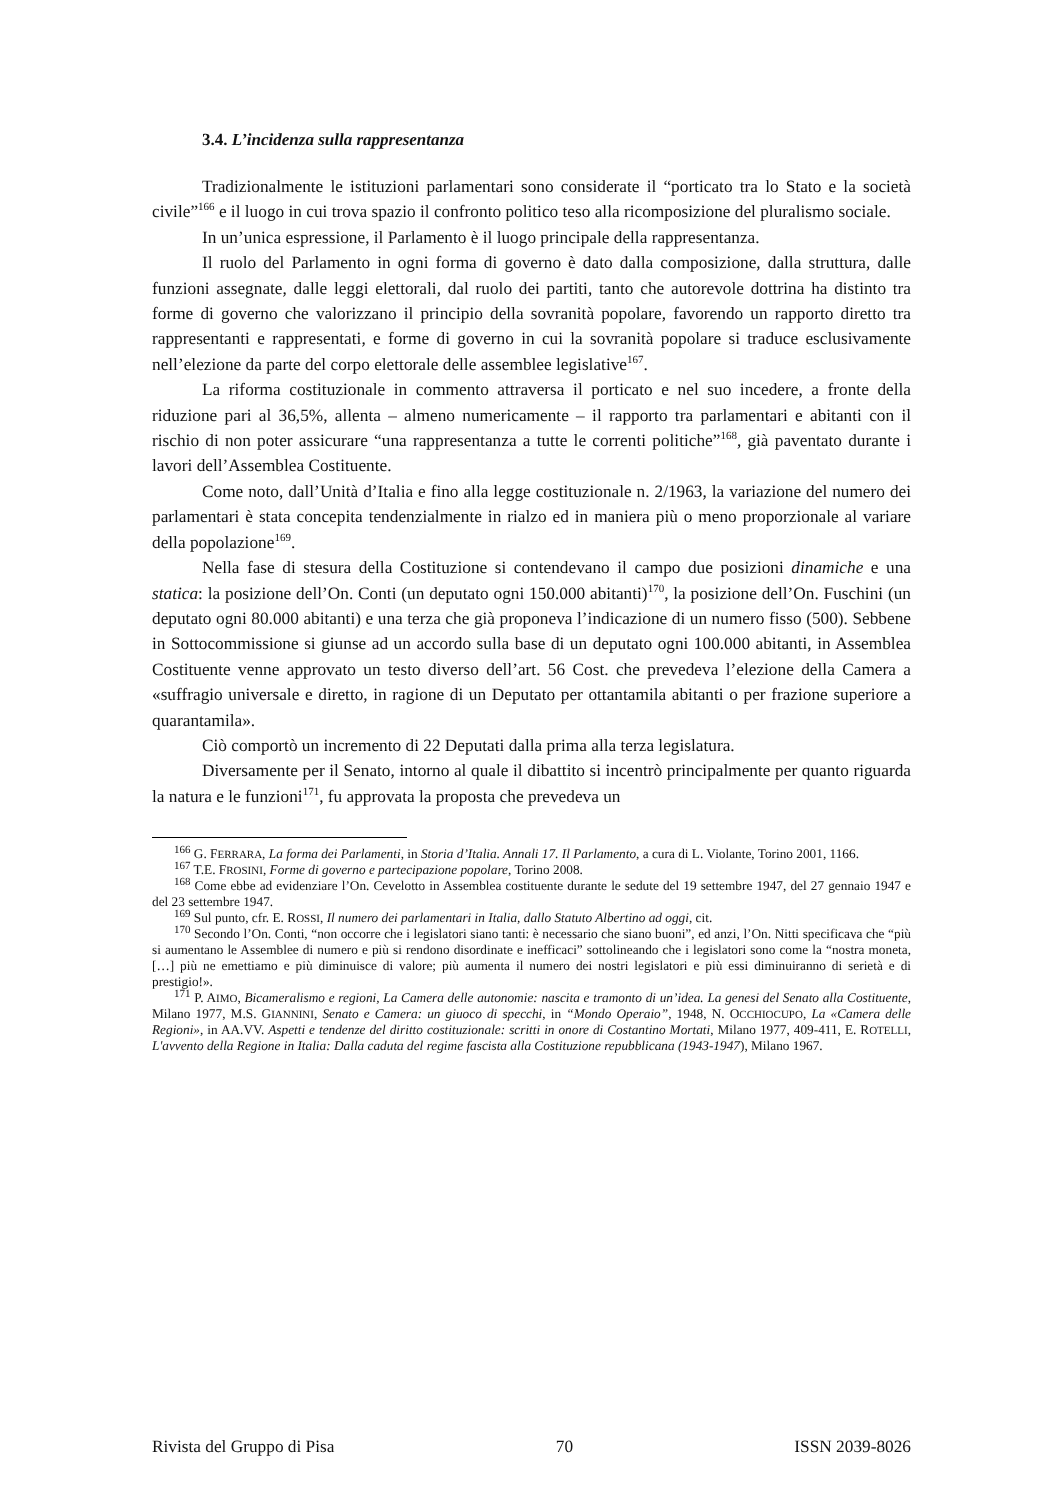3.4. L’incidenza sulla rappresentanza
Tradizionalmente le istituzioni parlamentari sono considerate il “porticato tra lo Stato e la società civile”<sup>166</sup> e il luogo in cui trova spazio il confronto politico teso alla ricomposizione del pluralismo sociale.
In un’unica espressione, il Parlamento è il luogo principale della rappresentanza.
Il ruolo del Parlamento in ogni forma di governo è dato dalla composizione, dalla struttura, dalle funzioni assegnate, dalle leggi elettorali, dal ruolo dei partiti, tanto che autorevole dottrina ha distinto tra forme di governo che valorizzano il principio della sovranità popolare, favorendo un rapporto diretto tra rappresentanti e rappresentati, e forme di governo in cui la sovranità popolare si traduce esclusivamente nell’elezione da parte del corpo elettorale delle assemblee legislative<sup>167</sup>.
La riforma costituzionale in commento attraversa il porticato e nel suo incedere, a fronte della riduzione pari al 36,5%, allenta – almeno numericamente – il rapporto tra parlamentari e abitanti con il rischio di non poter assicurare “una rappresentanza a tutte le correnti politiche”<sup>168</sup>, già paventato durante i lavori dell’Assemblea Costituente.
Come noto, dall’Unità d’Italia e fino alla legge costituzionale n. 2/1963, la variazione del numero dei parlamentari è stata concepita tendenzialmente in rialzo ed in maniera più o meno proporzionale al variare della popolazione<sup>169</sup>.
Nella fase di stesura della Costituzione si contendevano il campo due posizioni dinamiche e una statica: la posizione dell’On. Conti (un deputato ogni 150.000 abitanti)<sup>170</sup>, la posizione dell’On. Fuschini (un deputato ogni 80.000 abitanti) e una terza che già proponeva l’indicazione di un numero fisso (500). Sebbene in Sottocommissione si giunse ad un accordo sulla base di un deputato ogni 100.000 abitanti, in Assemblea Costituente venne approvato un testo diverso dell’art. 56 Cost. che prevedeva l’elezione della Camera a «suffragio universale e diretto, in ragione di un Deputato per ottantamila abitanti o per frazione superiore a quarantamila».
Ciò comportò un incremento di 22 Deputati dalla prima alla terza legislatura.
Diversamente per il Senato, intorno al quale il dibattito si incentrò principalmente per quanto riguarda la natura e le funzioni<sup>171</sup>, fu approvata la proposta che prevedeva un
<sup>166</sup> G. FERRARA, La forma dei Parlamenti, in Storia d’Italia. Annali 17. Il Parlamento, a cura di L. Violante, Torino 2001, 1166.
<sup>167</sup> T.E. FROSINI, Forme di governo e partecipazione popolare, Torino 2008.
<sup>168</sup> Come ebbe ad evidenziare l’On. Cevelotto in Assemblea costituente durante le sedute del 19 settembre 1947, del 27 gennaio 1947 e del 23 settembre 1947.
<sup>169</sup> Sul punto, cfr. E. ROSSI, Il numero dei parlamentari in Italia, dallo Statuto Albertino ad oggi, cit.
<sup>170</sup> Secondo l’On. Conti, “non occorre che i legislatori siano tanti: è necessario che siano buoni”, ed anzi, l’On. Nitti specificava che “più si aumentano le Assemblee di numero e più si rendono disordinate e inefficaci” sottolineando che i legislatori sono come la “nostra moneta, […] più ne emettiamo e più diminuisce di valore; più aumenta il numero dei nostri legislatori e più essi diminuiranno di serietà e di prestigio!».
<sup>171</sup> P. AIMO, Bicameralismo e regioni, La Camera delle autonomie: nascita e tramonto di un’idea. La genesi del Senato alla Costituente, Milano 1977, M.S. GIANNINI, Senato e Camera: un giuoco di specchi, in “Mondo Operaio”, 1948, N. OCCHIOCUPO, La «Camera delle Regioni», in AA.VV. Aspetti e tendenze del diritto costituzionale: scritti in onore di Costantino Mortati, Milano 1977, 409-411, E. ROTELLI, L'avvento della Regione in Italia: Dalla caduta del regime fascista alla Costituzione repubblicana (1943-1947), Milano 1967.
Rivista del Gruppo di Pisa 70 ISSN 2039-8026